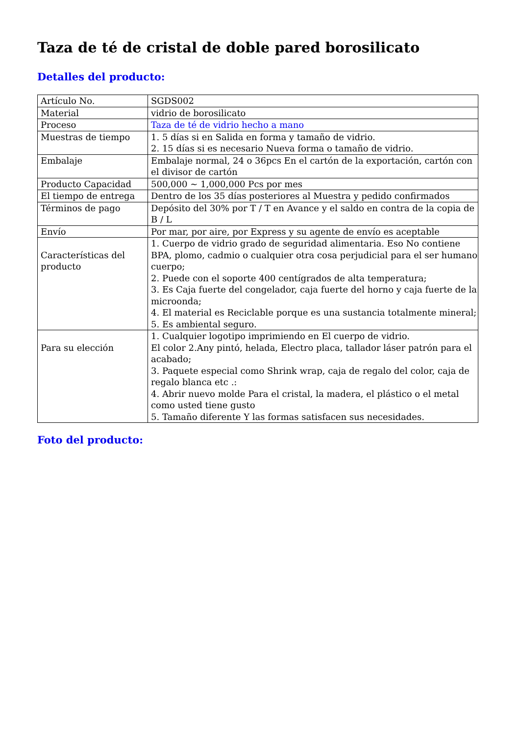Taza de té de cristal de doble pared borosilicato
Detalles del producto:
| Artículo No. | SGDS002 |
| Material | vidrio de borosilicato |
| Proceso | Taza de té de vidrio hecho a mano |
| Muestras de tiempo | 1. 5 días si en Salida en forma y tamaño de vidrio. 2. 15 días si es necesario Nueva forma o tamaño de vidrio. |
| Embalaje | Embalaje normal, 24 o 36pcs En el cartón de la exportación, cartón con el divisor de cartón |
| Producto Capacidad | 500,000 ~ 1,000,000 Pcs por mes |
| El tiempo de entrega | Dentro de los 35 días posteriores al Muestra y pedido confirmados |
| Términos de pago | Depósito del 30% por T / T en Avance y el saldo en contra de la copia de B / L |
| Envío | Por mar, por aire, por Express y su agente de envío es aceptable |
| Características del producto | 1. Cuerpo de vidrio grado de seguridad alimentaria. Eso No contiene BPA, plomo, cadmio o cualquier otra cosa perjudicial para el ser humano cuerpo; 2. Puede con el soporte 400 centígrados de alta temperatura; 3. Es Caja fuerte del congelador, caja fuerte del horno y caja fuerte de la microonda; 4. El material es Reciclable porque es una sustancia totalmente mineral; 5. Es ambiental seguro. |
| Para su elección | 1. Cualquier logotipo imprimiendo en El cuerpo de vidrio. El color 2.Any pintó, helada, Electro placa, tallador láser patrón para el acabado; 3. Paquete especial como Shrink wrap, caja de regalo del color, caja de regalo blanca etc .: 4. Abrir nuevo molde Para el cristal, la madera, el plástico o el metal como usted tiene gusto 5. Tamaño diferente Y las formas satisfacen sus necesidades. |
Foto del producto: